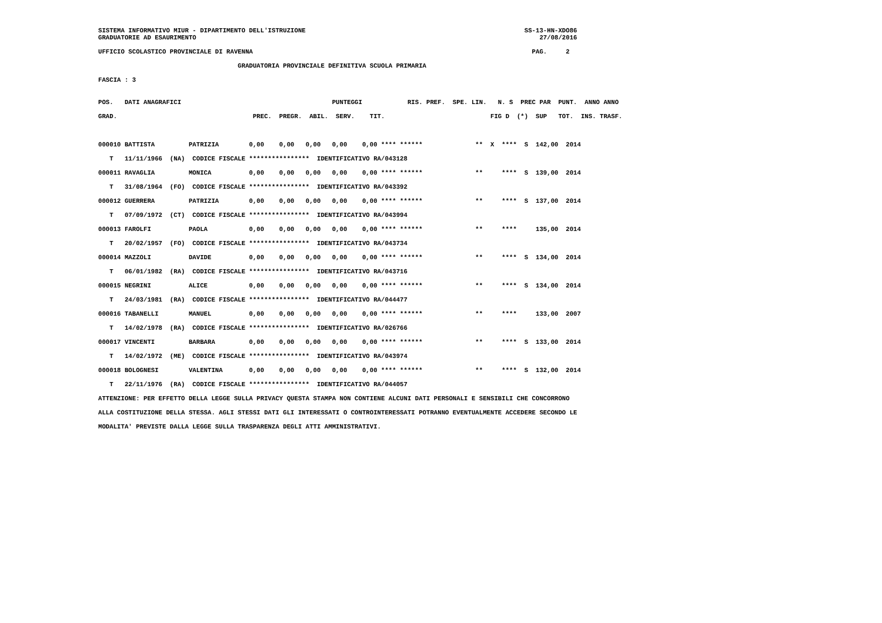SISTEMA INFORMATIVO MIUR - DIPARTIMENTO DELL'ISTRUZIONE                                                          SS-13-HN-XDO86
GRADUATORIE AD ESAURIMENTO                                                                                           27/08/2016
UFFICIO SCOLASTICO PROVINCIALE DI RAVENNA PAG. 2
GRADUATORIA PROVINCIALE DEFINITIVA SCUOLA PRIMARIA
FASCIA : 3
| POS. DATI ANAGRAFICI PUNTEGGI RIS. PREF. SPE. LIN. N. S PREC PAR PUNT. ANNO ANNO |
| --- |
| GRAD. PREC. PREGR. ABIL. SERV. TIT. FIG D (*) SUP TOT. INS. TRASF. |
| 000010 BATTISTA PATRIZIA 0,00 0,00 0,00 0,00 0,00 **** ****** ** X **** S 142,00 2014 |
| T 11/11/1966 (NA) CODICE FISCALE **************** IDENTIFICATIVO RA/043128 |
| 000011 RAVAGLIA MONICA 0,00 0,00 0,00 0,00 0,00 **** ****** ** **** S 139,00 2014 |
| T 31/08/1964 (FO) CODICE FISCALE **************** IDENTIFICATIVO RA/043392 |
| 000012 GUERRERA PATRIZIA 0,00 0,00 0,00 0,00 0,00 **** ****** ** **** S 137,00 2014 |
| T 07/09/1972 (CT) CODICE FISCALE **************** IDENTIFICATIVO RA/043994 |
| 000013 FAROLFI PAOLA 0,00 0,00 0,00 0,00 0,00 **** ****** ** **** 135,00 2014 |
| T 20/02/1957 (FO) CODICE FISCALE **************** IDENTIFICATIVO RA/043734 |
| 000014 MAZZOLI DAVIDE 0,00 0,00 0,00 0,00 0,00 **** ****** ** **** S 134,00 2014 |
| T 06/01/1982 (RA) CODICE FISCALE **************** IDENTIFICATIVO RA/043716 |
| 000015 NEGRINI ALICE 0,00 0,00 0,00 0,00 0,00 **** ****** ** **** S 134,00 2014 |
| T 24/03/1981 (RA) CODICE FISCALE **************** IDENTIFICATIVO RA/044477 |
| 000016 TABANELLI MANUEL 0,00 0,00 0,00 0,00 0,00 **** ****** ** **** 133,00 2007 |
| T 14/02/1978 (RA) CODICE FISCALE **************** IDENTIFICATIVO RA/026766 |
| 000017 VINCENTI BARBARA 0,00 0,00 0,00 0,00 0,00 **** ****** ** **** S 133,00 2014 |
| T 14/02/1972 (ME) CODICE FISCALE **************** IDENTIFICATIVO RA/043974 |
| 000018 BOLOGNESI VALENTINA 0,00 0,00 0,00 0,00 0,00 **** ****** ** **** S 132,00 2014 |
| T 22/11/1976 (RA) CODICE FISCALE **************** IDENTIFICATIVO RA/044057 |
ATTENZIONE: PER EFFETTO DELLA LEGGE SULLA PRIVACY QUESTA STAMPA NON CONTIENE ALCUNI DATI PERSONALI E SENSIBILI CHE CONCORRONO
ALLA COSTITUZIONE DELLA STESSA. AGLI STESSI DATI GLI INTERESSATI O CONTROINTERESSATI POTRANNO EVENTUALMENTE ACCEDERE SECONDO LE
MODALITA' PREVISTE DALLA LEGGE SULLA TRASPARENZA DEGLI ATTI AMMINISTRATIVI.